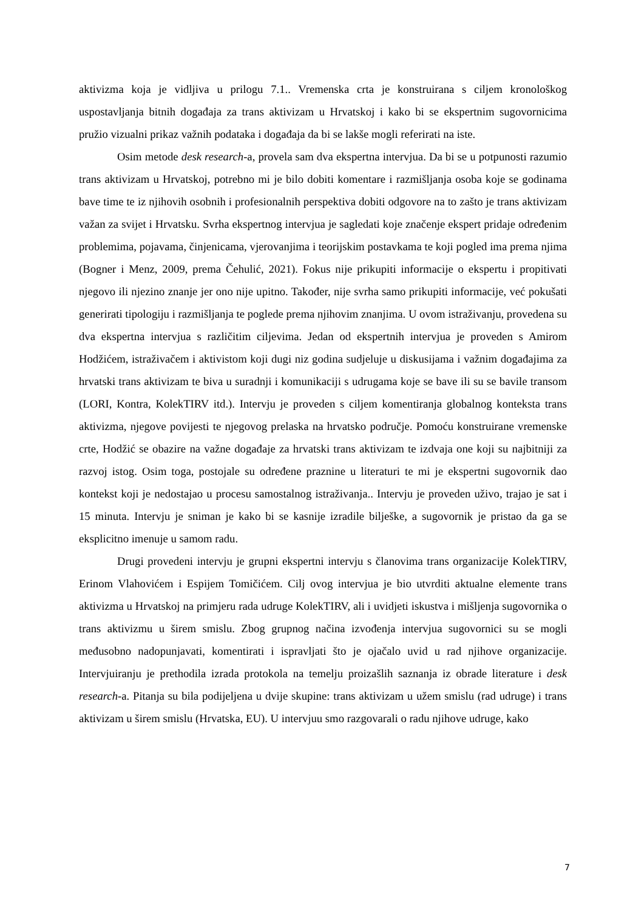aktivizma koja je vidljiva u prilogu 7.1.. Vremenska crta je konstruirana s ciljem kronološkog uspostavljanja bitnih događaja za trans aktivizam u Hrvatskoj i kako bi se ekspertnim sugovornicima pružio vizualni prikaz važnih podataka i događaja da bi se lakše mogli referirati na iste.
Osim metode desk research-a, provela sam dva ekspertna intervjua. Da bi se u potpunosti razumio trans aktivizam u Hrvatskoj, potrebno mi je bilo dobiti komentare i razmišljanja osoba koje se godinama bave time te iz njihovih osobnih i profesionalnih perspektiva dobiti odgovore na to zašto je trans aktivizam važan za svijet i Hrvatsku. Svrha ekspertnog intervjua je sagledati koje značenje ekspert pridaje određenim problemima, pojavama, činjenicama, vjerovanjima i teorijskim postavkama te koji pogled ima prema njima (Bogner i Menz, 2009, prema Čehulić, 2021). Fokus nije prikupiti informacije o ekspertu i propitivati njegovo ili njezino znanje jer ono nije upitno. Također, nije svrha samo prikupiti informacije, već pokušati generirati tipologiju i razmišljanja te poglede prema njihovim znanjima. U ovom istraživanju, provedena su dva ekspertna intervjua s različitim ciljevima. Jedan od ekspertnih intervjua je proveden s Amirom Hodžićem, istraživačem i aktivistom koji dugi niz godina sudjeluje u diskusijama i važnim događajima za hrvatski trans aktivizam te biva u suradnji i komunikaciji s udrugama koje se bave ili su se bavile transom (LORI, Kontra, KolekTIRV itd.). Intervju je proveden s ciljem komentiranja globalnog konteksta trans aktivizma, njegove povijesti te njegovog prelaska na hrvatsko područje. Pomoću konstruirane vremenske crte, Hodžić se obazire na važne događaje za hrvatski trans aktivizam te izdvaja one koji su najbitniji za razvoj istog. Osim toga, postojale su određene praznine u literaturi te mi je ekspertni sugovornik dao kontekst koji je nedostajao u procesu samostalnog istraživanja.. Intervju je proveden uživo, trajao je sat i 15 minuta. Intervju je sniman je kako bi se kasnije izradile bilješke, a sugovornik je pristao da ga se eksplicitno imenuje u samom radu.
Drugi provedeni intervju je grupni ekspertni intervju s članovima trans organizacije KolekTIRV, Erinom Vlahovićem i Espijem Tomičićem. Cilj ovog intervjua je bio utvrditi aktualne elemente trans aktivizma u Hrvatskoj na primjeru rada udruge KolekTIRV, ali i uvidjeti iskustva i mišljenja sugovornika o trans aktivizmu u širem smislu. Zbog grupnog načina izvođenja intervjua sugovornici su se mogli međusobno nadopunjavati, komentirati i ispravljati što je ojačalo uvid u rad njihove organizacije. Intervjuiranju je prethodila izrada protokola na temelju proizašlih saznanja iz obrade literature i desk research-a. Pitanja su bila podijeljena u dvije skupine: trans aktivizam u užem smislu (rad udruge) i trans aktivizam u širem smislu (Hrvatska, EU). U intervjuu smo razgovarali o radu njihove udruge, kako
7